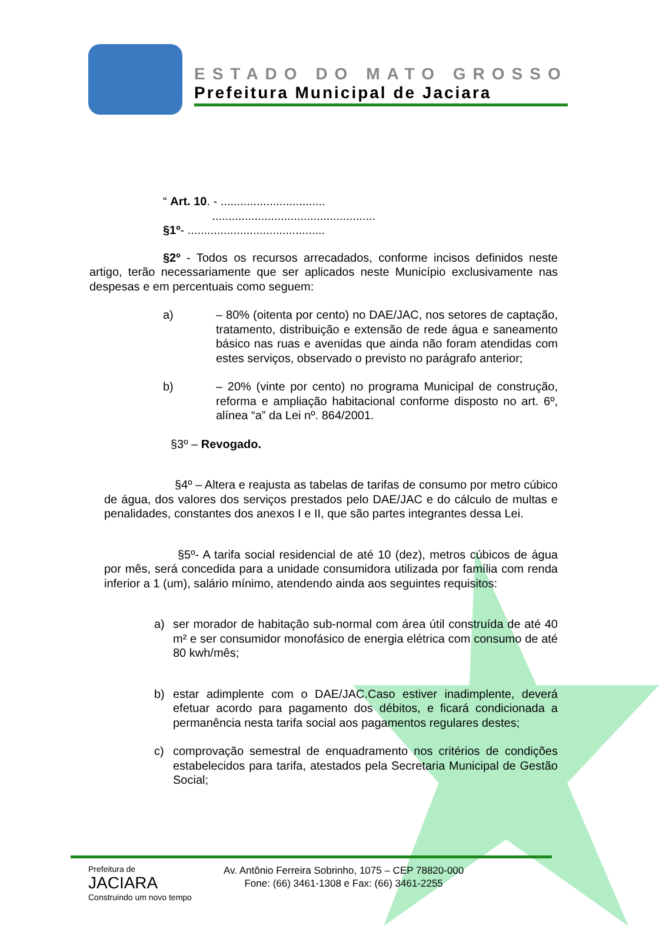ESTADO DO MATO GROSSO
Prefeitura Municipal de Jaciara
“ Art. 10. - ................................
..................................................
§1º- ..........................................
§2º - Todos os recursos arrecadados, conforme incisos definidos neste artigo, terão necessariamente que ser aplicados neste Município exclusivamente nas despesas e em percentuais como seguem:
a) – 80% (oitenta por cento) no DAE/JAC, nos setores de captação, tratamento, distribuição e extensão de rede água e saneamento básico nas ruas e avenidas que ainda não foram atendidas com estes serviços, observado o previsto no parágrafo anterior;
b) – 20% (vinte por cento) no programa Municipal de construção, reforma e ampliação habitacional conforme disposto no art. 6º, alínea “a” da Lei nº. 864/2001.
§3º – Revogado.
§4º – Altera e reajusta as tabelas de tarifas de consumo por metro cúbico de água, dos valores dos serviços prestados pelo DAE/JAC e do cálculo de multas e penalidades, constantes dos anexos I e II, que são partes integrantes dessa Lei.
§5º- A tarifa social residencial de até 10 (dez), metros cúbicos de água por mês, será concedida para a unidade consumidora utilizada por família com renda inferior a 1 (um), salário mínimo, atendendo ainda aos seguintes requisitos:
a) ser morador de habitação sub-normal com área útil construída de até 40 m² e ser consumidor monofásico de energia elétrica com consumo de até 80 kwh/mês;
b) estar adimplente com o DAE/JAC.Caso estiver inadimplente, deverá efetuar acordo para pagamento dos débitos, e ficará condicionada a permanência nesta tarifa social aos pagamentos regulares destes;
c) comprovação semestral de enquadramento nos critérios de condições estabelecidos para tarifa, atestados pela Secretaria Municipal de Gestão Social;
Prefeitura de
JACIARA
Construindo um novo tempo
Av. Antônio Ferreira Sobrinho, 1075 – CEP 78820-000
Fone: (66) 3461-1308 e Fax: (66) 3461-2255